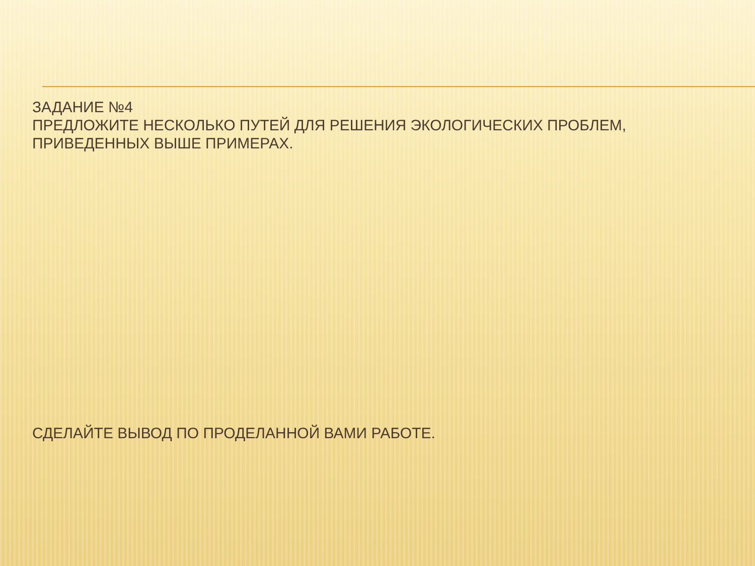ЗАДАНИЕ №4
ПРЕДЛОЖИТЕ НЕСКОЛЬКО ПУТЕЙ ДЛЯ РЕШЕНИЯ ЭКОЛОГИЧЕСКИХ ПРОБЛЕМ,
ПРИВЕДЕННЫХ ВЫШЕ ПРИМЕРАХ.
СДЕЛАЙТЕ ВЫВОД ПО ПРОДЕЛАННОЙ ВАМИ РАБОТЕ.